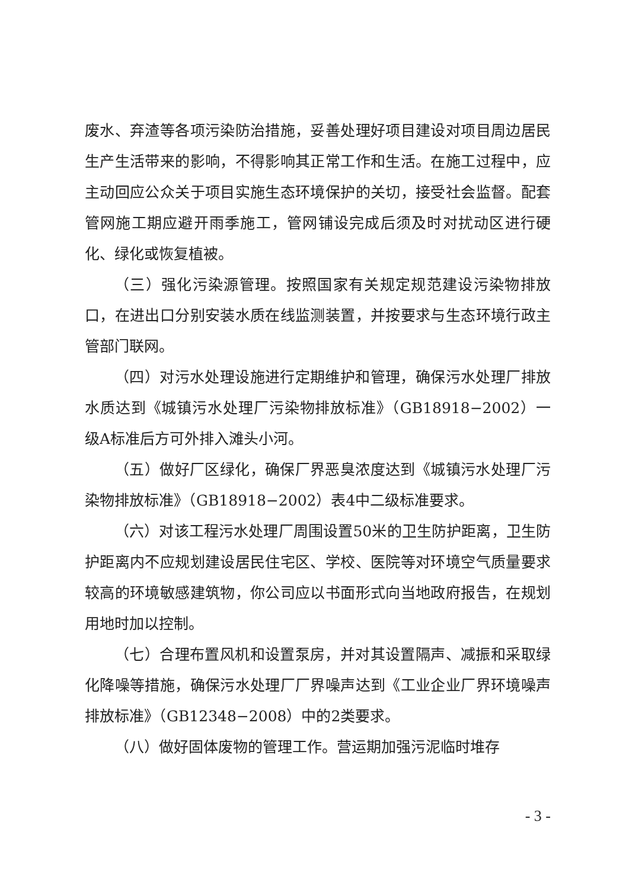废水、弃渣等各项污染防治措施，妥善处理好项目建设对项目周边居民生产生活带来的影响，不得影响其正常工作和生活。在施工过程中，应主动回应公众关于项目实施生态环境保护的关切，接受社会监督。配套管网施工期应避开雨季施工，管网铺设完成后须及时对扰动区进行硬化、绿化或恢复植被。
（三）强化污染源管理。按照国家有关规定规范建设污染物排放口，在进出口分别安装水质在线监测装置，并按要求与生态环境行政主管部门联网。
（四）对污水处理设施进行定期维护和管理，确保污水处理厂排放水质达到《城镇污水处理厂污染物排放标准》（GB18918−2002）一级A标准后方可外排入滩头小河。
（五）做好厂区绿化，确保厂界恶臭浓度达到《城镇污水处理厂污染物排放标准》（GB18918−2002）表4中二级标准要求。
（六）对该工程污水处理厂周围设置50米的卫生防护距离，卫生防护距离内不应规划建设居民住宅区、学校、医院等对环境空气质量要求较高的环境敏感建筑物，你公司应以书面形式向当地政府报告，在规划用地时加以控制。
（七）合理布置风机和设置泵房，并对其设置隔声、减振和采取绿化降噪等措施，确保污水处理厂厂界噪声达到《工业企业厂界环境噪声排放标准》（GB12348−2008）中的2类要求。
（八）做好固体废物的管理工作。营运期加强污泥临时堆存
- 3 -